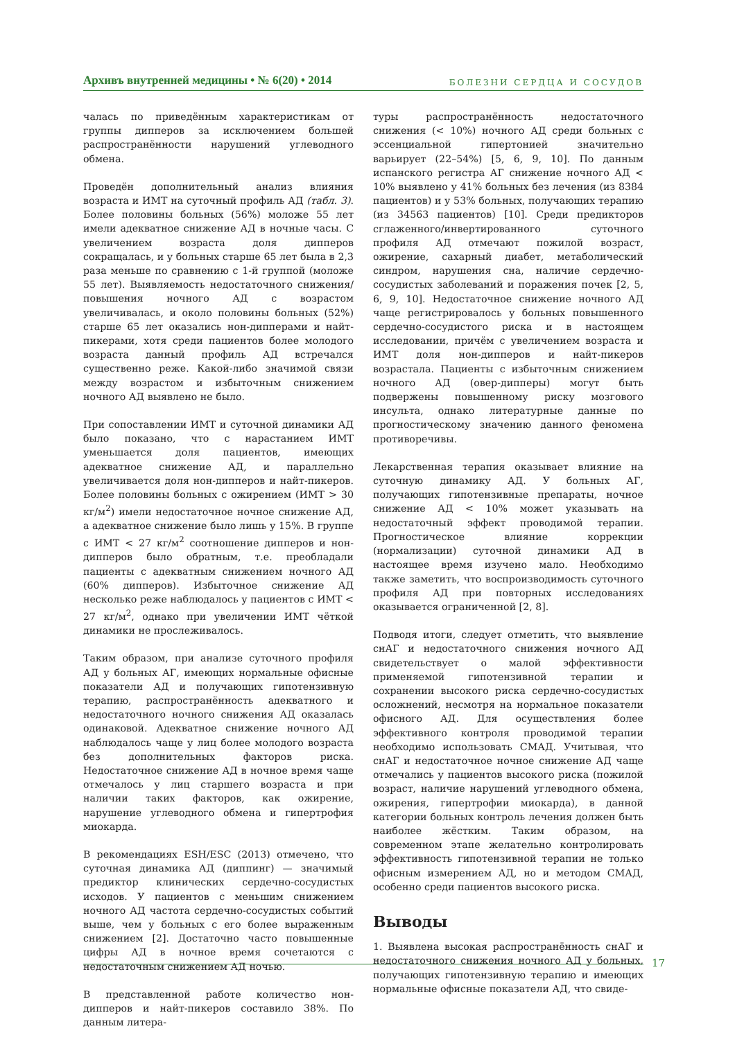Архивъ внутренней медицины • № 6(20) • 2014 БОЛЕЗНИ СЕРДЦА И СОСУДОВ
чалась по приведённым характеристикам от группы дипперов за исключением большей распространённости нарушений углеводного обмена.
Проведён дополнительный анализ влияния возраста и ИМТ на суточный профиль АД (табл. 3). Более половины больных (56%) моложе 55 лет имели адекватное снижение АД в ночные часы. С увеличением возраста доля дипперов сокращалась, и у больных старше 65 лет была в 2,3 раза меньше по сравнению с 1-й группой (моложе 55 лет). Выявляемость недостаточного снижения/повышения ночного АД с возрастом увеличивалась, и около половины больных (52%) старше 65 лет оказались нон-дипперами и найт-пикерами, хотя среди пациентов более молодого возраста данный профиль АД встречался существенно реже. Какой-либо значимой связи между возрастом и избыточным снижением ночного АД выявлено не было.
При сопоставлении ИМТ и суточной динамики АД было показано, что с нарастанием ИМТ уменьшается доля пациентов, имеющих адекватное снижение АД, и параллельно увеличивается доля нон-дипперов и найт-пикеров. Более половины больных с ожирением (ИМТ > 30 кг/м<sup>2</sup>) имели недостаточное ночное снижение АД, а адекватное снижение было лишь у 15%. В группе с ИМТ < 27 кг/м<sup>2</sup> соотношение дипперов и нон-дипперов было обратным, т.е. преобладали пациенты с адекватным снижением ночного АД (60% дипперов). Избыточное снижение АД несколько реже наблюдалось у пациентов с ИМТ < 27 кг/м<sup>2</sup>, однако при увеличении ИМТ чёткой динамики не прослеживалось.
Таким образом, при анализе суточного профиля АД у больных АГ, имеющих нормальные офисные показатели АД и получающих гипотензивную терапию, распространённость адекватного и недостаточного ночного снижения АД оказалась одинаковой. Адекватное снижение ночного АД наблюдалось чаще у лиц более молодого возраста без дополнительных факторов риска. Недостаточное снижение АД в ночное время чаще отмечалось у лиц старшего возраста и при наличии таких факторов, как ожирение, нарушение углеводного обмена и гипертрофия миокарда.
В рекомендациях ESH/ESC (2013) отмечено, что суточная динамика АД (диппинг) — значимый предиктор клинических сердечно-сосудистых исходов. У пациентов с меньшим снижением ночного АД частота сердечно-сосудистых событий выше, чем у больных с его более выраженным снижением [2]. Достаточно часто повышенные цифры АД в ночное время сочетаются с недостаточным снижением АД ночью.
В представленной работе количество нон-дипперов и найт-пикеров составило 38%. По данным литера-
туры распространённость недостаточного снижения (< 10%) ночного АД среди больных с эссенциальной гипертонией значительно варьирует (22–54%) [5, 6, 9, 10]. По данным испанского регистра АГ снижение ночного АД < 10% выявлено у 41% больных без лечения (из 8384 пациентов) и у 53% больных, получающих терапию (из 34563 пациентов) [10]. Среди предикторов сглаженного/инвертированного суточного профиля АД отмечают пожилой возраст, ожирение, сахарный диабет, метаболический синдром, нарушения сна, наличие сердечно-сосудистых заболеваний и поражения почек [2, 5, 6, 9, 10]. Недостаточное снижение ночного АД чаще регистрировалось у больных повышенного сердечно-сосудистого риска и в настоящем исследовании, причём с увеличением возраста и ИМТ доля нон-дипперов и найт-пикеров возрастала. Пациенты с избыточным снижением ночного АД (овер-дипперы) могут быть подвержены повышенному риску мозгового инсульта, однако литературные данные по прогностическому значению данного феномена противоречивы.
Лекарственная терапия оказывает влияние на суточную динамику АД. У больных АГ, получающих гипотензивные препараты, ночное снижение АД < 10% может указывать на недостаточный эффект проводимой терапии. Прогностическое влияние коррекции (нормализации) суточной динамики АД в настоящее время изучено мало. Необходимо также заметить, что воспроизводимость суточного профиля АД при повторных исследованиях оказывается ограниченной [2, 8].
Подводя итоги, следует отметить, что выявление снАГ и недостаточного снижения ночного АД свидетельствует о малой эффективности применяемой гипотензивной терапии и сохранении высокого риска сердечно-сосудистых осложнений, несмотря на нормальное показатели офисного АД. Для осуществления более эффективного контроля проводимой терапии необходимо использовать СМАД. Учитывая, что снАГ и недостаточное ночное снижение АД чаще отмечались у пациентов высокого риска (пожилой возраст, наличие нарушений углеводного обмена, ожирения, гипертрофии миокарда), в данной категории больных контроль лечения должен быть наиболее жёстким. Таким образом, на современном этапе желательно контролировать эффективность гипотензивной терапии не только офисным измерением АД, но и методом СМАД, особенно среди пациентов высокого риска.
Выводы
1. Выявлена высокая распространённость снАГ и недостаточного снижения ночного АД у больных, получающих гипотензивную терапию и имеющих нормальные офисные показатели АД, что свиде-
17